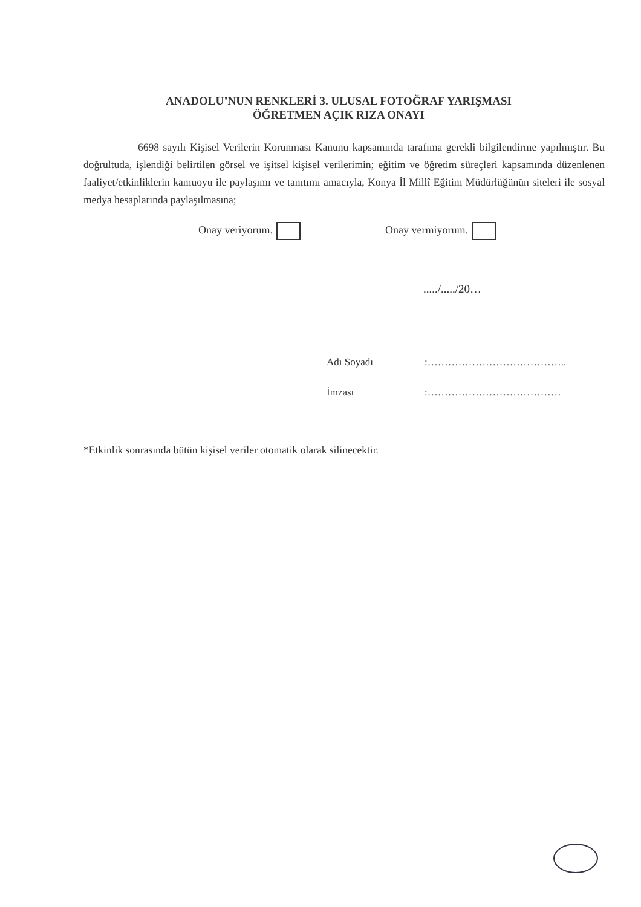ANADOLU’NUN RENKLERİ 3. ULUSAL FOTOĞRAF YARIŞMASI
ÖĞRETMEN AÇIK RIZA ONAYI
6698 sayılı Kişisel Verilerin Korunması Kanunu kapsamında tarafıma gerekli bilgilendirme yapılmıştır. Bu doğrultuda, işlendiği belirtilen görsel ve işitsel kişisel verilerimin; eğitim ve öğretim süreçleri kapsamında düzenlenen faaliyet/etkinliklerin kamuoyu ile paylaşımı ve tanıtımı amacıyla, Konya İl Millî Eğitim Müdürlüğünün siteleri ile sosyal medya hesaplarında paylaşılmasına;
Onay veriyorum. Onay vermiyorum.
...../...../20…
Adı Soyadı:…………………………………..
İmzası:…………………………………
*Etkinlik sonrasında bütün kişisel veriler otomatik olarak silinecektir.